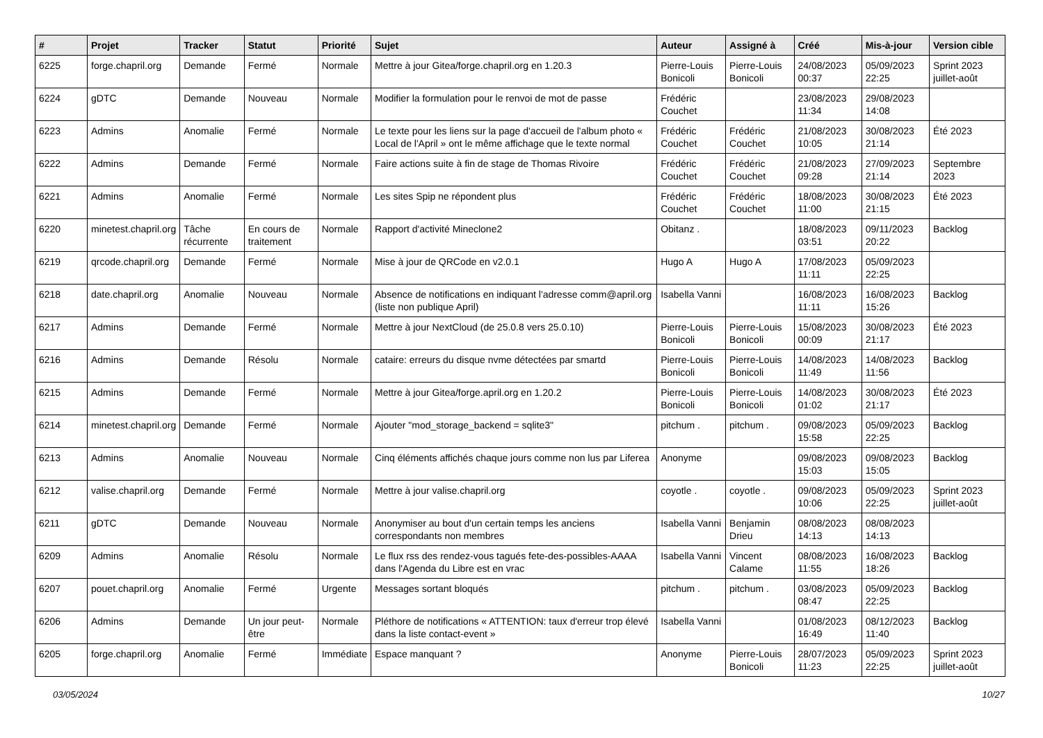| # | Projet | Tracker | Statut | Priorité | Sujet | Auteur | Assigné à | Créé | Mis-à-jour | Version cible |
| --- | --- | --- | --- | --- | --- | --- | --- | --- | --- | --- |
| 6225 | forge.chapril.org | Demande | Fermé | Normale | Mettre à jour Gitea/forge.chapril.org en 1.20.3 | Pierre-Louis Bonicoli | Pierre-Louis Bonicoli | 24/08/2023 00:37 | 05/09/2023 22:25 | Sprint 2023 juillet-août |
| 6224 | gDTC | Demande | Nouveau | Normale | Modifier la formulation pour le renvoi de mot de passe | Frédéric Couchet | | 23/08/2023 11:34 | 29/08/2023 14:08 | |
| 6223 | Admins | Anomalie | Fermé | Normale | Le texte pour les liens sur la page d'accueil de l'album photo « Local de l'April » ont le même affichage que le texte normal | Frédéric Couchet | Frédéric Couchet | 21/08/2023 10:05 | 30/08/2023 21:14 | Été 2023 |
| 6222 | Admins | Demande | Fermé | Normale | Faire actions suite à fin de stage de Thomas Rivoire | Frédéric Couchet | Frédéric Couchet | 21/08/2023 09:28 | 27/09/2023 21:14 | Septembre 2023 |
| 6221 | Admins | Anomalie | Fermé | Normale | Les sites Spip ne répondent plus | Frédéric Couchet | Frédéric Couchet | 18/08/2023 11:00 | 30/08/2023 21:15 | Été 2023 |
| 6220 | minetest.chapril.org | Tâche récurrente | En cours de traitement | Normale | Rapport d'activité Mineclone2 | Obitanz . | | 18/08/2023 03:51 | 09/11/2023 20:22 | Backlog |
| 6219 | qrcode.chapril.org | Demande | Fermé | Normale | Mise à jour de QRCode en v2.0.1 | Hugo A | Hugo A | 17/08/2023 11:11 | 05/09/2023 22:25 | |
| 6218 | date.chapril.org | Anomalie | Nouveau | Normale | Absence de notifications en indiquant l'adresse comm@april.org (liste non publique April) | Isabella Vanni | | 16/08/2023 11:11 | 16/08/2023 15:26 | Backlog |
| 6217 | Admins | Demande | Fermé | Normale | Mettre à jour NextCloud (de 25.0.8 vers 25.0.10) | Pierre-Louis Bonicoli | Pierre-Louis Bonicoli | 15/08/2023 00:09 | 30/08/2023 21:17 | Été 2023 |
| 6216 | Admins | Demande | Résolu | Normale | cataire: erreurs du disque nvme détectées par smartd | Pierre-Louis Bonicoli | Pierre-Louis Bonicoli | 14/08/2023 11:49 | 14/08/2023 11:56 | Backlog |
| 6215 | Admins | Demande | Fermé | Normale | Mettre à jour Gitea/forge.april.org en 1.20.2 | Pierre-Louis Bonicoli | Pierre-Louis Bonicoli | 14/08/2023 01:02 | 30/08/2023 21:17 | Été 2023 |
| 6214 | minetest.chapril.org | Demande | Fermé | Normale | Ajouter "mod_storage_backend = sqlite3" | pitchum . | pitchum . | 09/08/2023 15:58 | 05/09/2023 22:25 | Backlog |
| 6213 | Admins | Anomalie | Nouveau | Normale | Cinq éléments affichés chaque jours comme non lus par Liferea | Anonyme | | 09/08/2023 15:03 | 09/08/2023 15:05 | Backlog |
| 6212 | valise.chapril.org | Demande | Fermé | Normale | Mettre à jour valise.chapril.org | coyotle . | coyotle . | 09/08/2023 10:06 | 05/09/2023 22:25 | Sprint 2023 juillet-août |
| 6211 | gDTC | Demande | Nouveau | Normale | Anonymiser au bout d'un certain temps les anciens correspondants non membres | Isabella Vanni | Benjamin Drieu | 08/08/2023 14:13 | 08/08/2023 14:13 | |
| 6209 | Admins | Anomalie | Résolu | Normale | Le flux rss des rendez-vous tagués fete-des-possibles-AAAA dans l'Agenda du Libre est en vrac | Isabella Vanni | Vincent Calame | 08/08/2023 11:55 | 16/08/2023 18:26 | Backlog |
| 6207 | pouet.chapril.org | Anomalie | Fermé | Urgente | Messages sortant bloqués | pitchum . | pitchum . | 03/08/2023 08:47 | 05/09/2023 22:25 | Backlog |
| 6206 | Admins | Demande | Un jour peut-être | Normale | Pléthore de notifications « ATTENTION: taux d'erreur trop élevé dans la liste contact-event » | Isabella Vanni | | 01/08/2023 16:49 | 08/12/2023 11:40 | Backlog |
| 6205 | forge.chapril.org | Anomalie | Fermé | Immédiate | Espace manquant ? | Anonyme | Pierre-Louis Bonicoli | 28/07/2023 11:23 | 05/09/2023 22:25 | Sprint 2023 juillet-août |
03/05/2024 10/27